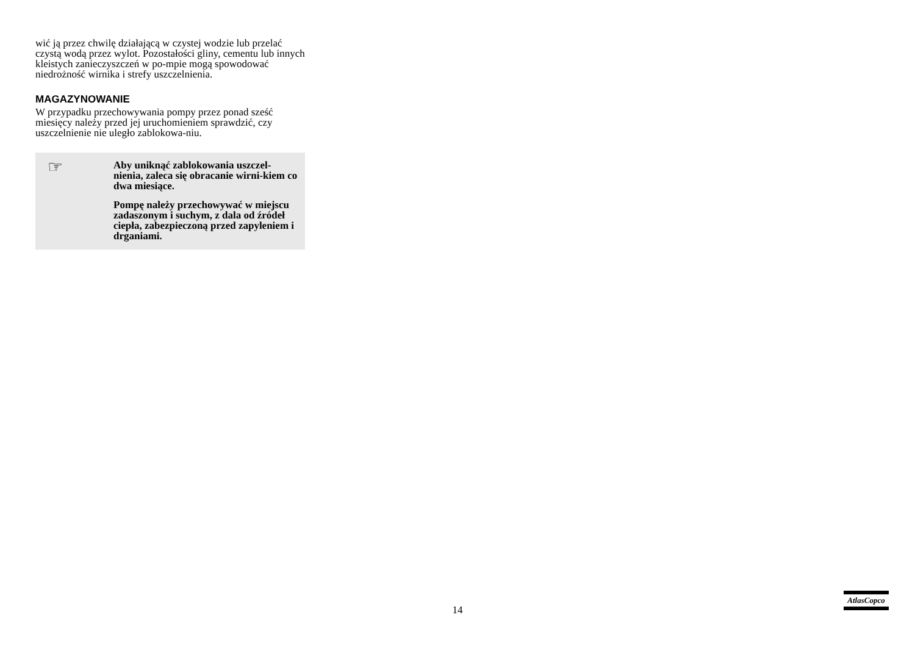wić ją przez chwilę działającą w czystej wodzie lub przelać czystą wodą przez wylot. Pozostałości gliny, cementu lub innych kleistych zanieczyszczeń w po-mpie mogą spowodować niedrożność wirnika i strefy uszczelnienia.
MAGAZYNOWANIE
W przypadku przechowywania pompy przez ponad sześć miesięcy należy przed jej uruchomieniem sprawdzić, czy uszczelnienie nie uległo zablokowa-niu.
☞
Aby uniknąć zablokowania uszczel-nienia, zaleca się obracanie wirni-kiem co dwa miesiące.
Pompę należy przechowywać w miejscu zadaszonym i suchym, z dala od źródeł ciepła, zabezpieczoną przed zapyleniem i drganiami.
14
AtlasCopco